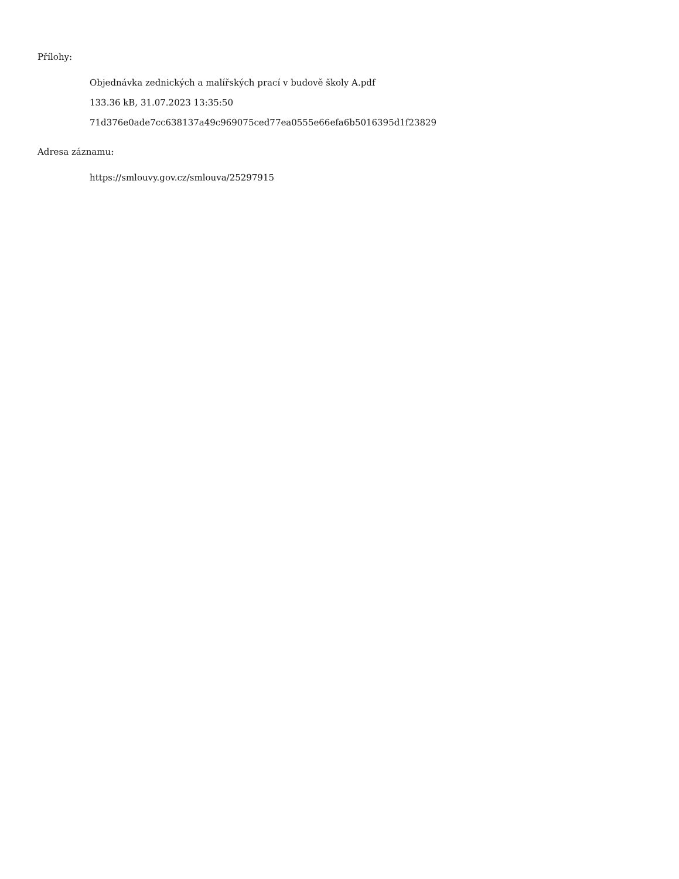Přílohy:
Objednávka zednických a malířských prací v budově školy A.pdf
133.36 kB, 31.07.2023 13:35:50
71d376e0ade7cc638137a49c969075ced77ea0555e66efa6b5016395d1f23829
Adresa záznamu:
https://smlouvy.gov.cz/smlouva/25297915